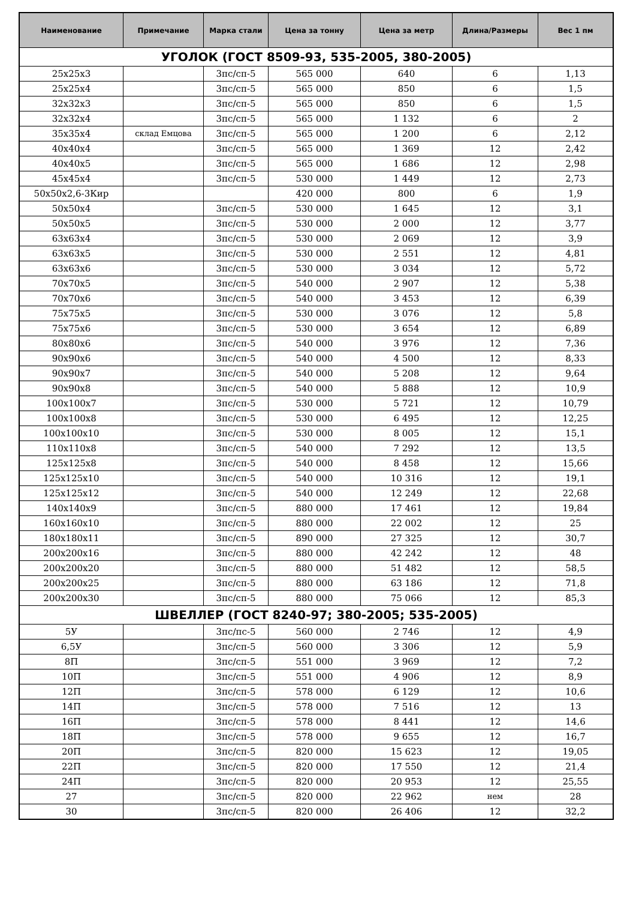| Наименование | Примечание | Марка стали | Цена за тонну | Цена за метр | Длина/Размеры | Вес 1 пм |
| --- | --- | --- | --- | --- | --- | --- |
| УГОЛОК (ГОСТ 8509-93, 535-2005, 380-2005) | | | | | | |
| 25x25x3 | | 3пс/сп-5 | 565 000 | 640 | 6 | 1,13 |
| 25x25x4 | | 3пс/сп-5 | 565 000 | 850 | 6 | 1,5 |
| 32x32x3 | | 3пс/сп-5 | 565 000 | 850 | 6 | 1,5 |
| 32x32x4 | | 3пс/сп-5 | 565 000 | 1 132 | 6 | 2 |
| 35x35x4 | склад Емцова | 3пс/сп-5 | 565 000 | 1 200 | 6 | 2,12 |
| 40x40x4 | | 3пс/сп-5 | 565 000 | 1 369 | 12 | 2,42 |
| 40x40x5 | | 3пс/сп-5 | 565 000 | 1 686 | 12 | 2,98 |
| 45x45x4 | | 3пс/сп-5 | 530 000 | 1 449 | 12 | 2,73 |
| 50x50x2,6-3Кир | | | 420 000 | 800 | 6 | 1,9 |
| 50x50x4 | | 3пс/сп-5 | 530 000 | 1 645 | 12 | 3,1 |
| 50x50x5 | | 3пс/сп-5 | 530 000 | 2 000 | 12 | 3,77 |
| 63x63x4 | | 3пс/сп-5 | 530 000 | 2 069 | 12 | 3,9 |
| 63x63x5 | | 3пс/сп-5 | 530 000 | 2 551 | 12 | 4,81 |
| 63x63x6 | | 3пс/сп-5 | 530 000 | 3 034 | 12 | 5,72 |
| 70x70x5 | | 3пс/сп-5 | 540 000 | 2 907 | 12 | 5,38 |
| 70x70x6 | | 3пс/сп-5 | 540 000 | 3 453 | 12 | 6,39 |
| 75x75x5 | | 3пс/сп-5 | 530 000 | 3 076 | 12 | 5,8 |
| 75x75x6 | | 3пс/сп-5 | 530 000 | 3 654 | 12 | 6,89 |
| 80x80x6 | | 3пс/сп-5 | 540 000 | 3 976 | 12 | 7,36 |
| 90x90x6 | | 3пс/сп-5 | 540 000 | 4 500 | 12 | 8,33 |
| 90x90x7 | | 3пс/сп-5 | 540 000 | 5 208 | 12 | 9,64 |
| 90x90x8 | | 3пс/сп-5 | 540 000 | 5 888 | 12 | 10,9 |
| 100x100x7 | | 3пс/сп-5 | 530 000 | 5 721 | 12 | 10,79 |
| 100x100x8 | | 3пс/сп-5 | 530 000 | 6 495 | 12 | 12,25 |
| 100x100x10 | | 3пс/сп-5 | 530 000 | 8 005 | 12 | 15,1 |
| 110x110x8 | | 3пс/сп-5 | 540 000 | 7 292 | 12 | 13,5 |
| 125x125x8 | | 3пс/сп-5 | 540 000 | 8 458 | 12 | 15,66 |
| 125x125x10 | | 3пс/сп-5 | 540 000 | 10 316 | 12 | 19,1 |
| 125x125x12 | | 3пс/сп-5 | 540 000 | 12 249 | 12 | 22,68 |
| 140x140x9 | | 3пс/сп-5 | 880 000 | 17 461 | 12 | 19,84 |
| 160x160x10 | | 3пс/сп-5 | 880 000 | 22 002 | 12 | 25 |
| 180x180x11 | | 3пс/сп-5 | 890 000 | 27 325 | 12 | 30,7 |
| 200x200x16 | | 3пс/сп-5 | 880 000 | 42 242 | 12 | 48 |
| 200x200x20 | | 3пс/сп-5 | 880 000 | 51 482 | 12 | 58,5 |
| 200x200x25 | | 3пс/сп-5 | 880 000 | 63 186 | 12 | 71,8 |
| 200x200x30 | | 3пс/сп-5 | 880 000 | 75 066 | 12 | 85,3 |
| ШВЕЛЛЕР (ГОСТ 8240-97; 380-2005; 535-2005) | | | | | | |
| 5У | | 3пс/пс-5 | 560 000 | 2 746 | 12 | 4,9 |
| 6,5У | | 3пс/сп-5 | 560 000 | 3 306 | 12 | 5,9 |
| 8П | | 3пс/сп-5 | 551 000 | 3 969 | 12 | 7,2 |
| 10П | | 3пс/сп-5 | 551 000 | 4 906 | 12 | 8,9 |
| 12П | | 3пс/сп-5 | 578 000 | 6 129 | 12 | 10,6 |
| 14П | | 3пс/сп-5 | 578 000 | 7 516 | 12 | 13 |
| 16П | | 3пс/сп-5 | 578 000 | 8 441 | 12 | 14,6 |
| 18П | | 3пс/сп-5 | 578 000 | 9 655 | 12 | 16,7 |
| 20П | | 3пс/сп-5 | 820 000 | 15 623 | 12 | 19,05 |
| 22П | | 3пс/сп-5 | 820 000 | 17 550 | 12 | 21,4 |
| 24П | | 3пс/сп-5 | 820 000 | 20 953 | 12 | 25,55 |
| 27 | | 3пс/сп-5 | 820 000 | 22 962 | нем | 28 |
| 30 | | 3пс/сп-5 | 820 000 | 26 406 | 12 | 32,2 |